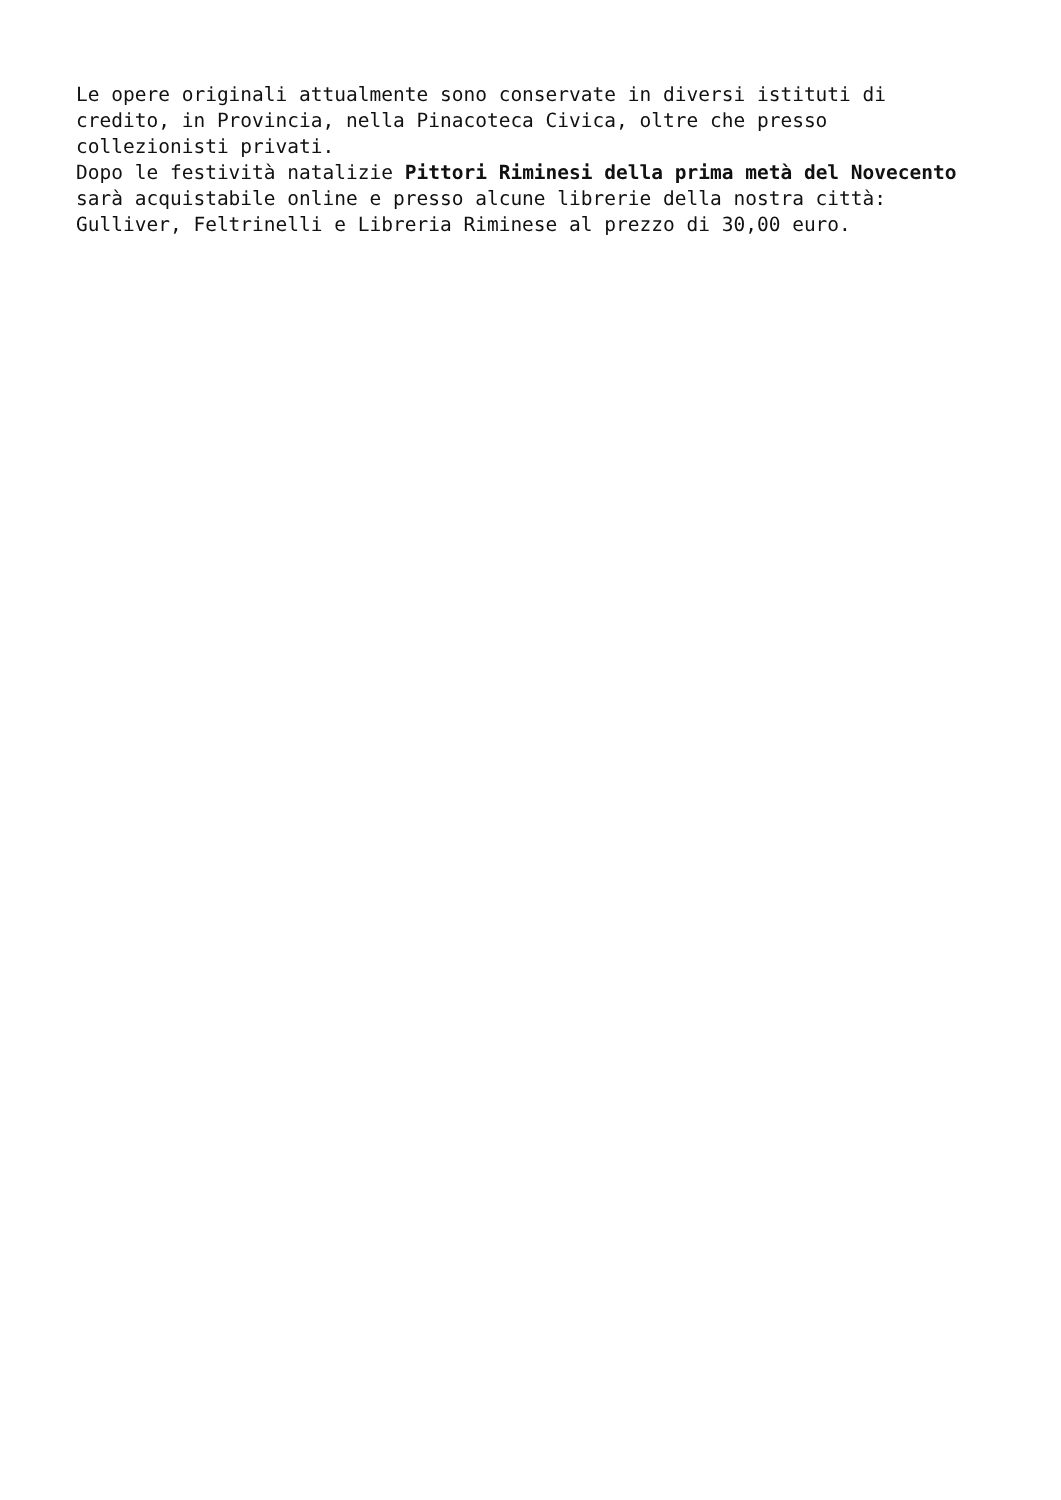Le opere originali attualmente sono conservate in diversi istituti di credito, in Provincia, nella Pinacoteca Civica, oltre che presso collezionisti privati. Dopo le festività natalizie Pittori Riminesi della prima metà del Novecento sarà acquistabile online e presso alcune librerie della nostra città: Gulliver, Feltrinelli e Libreria Riminese al prezzo di 30,00 euro.